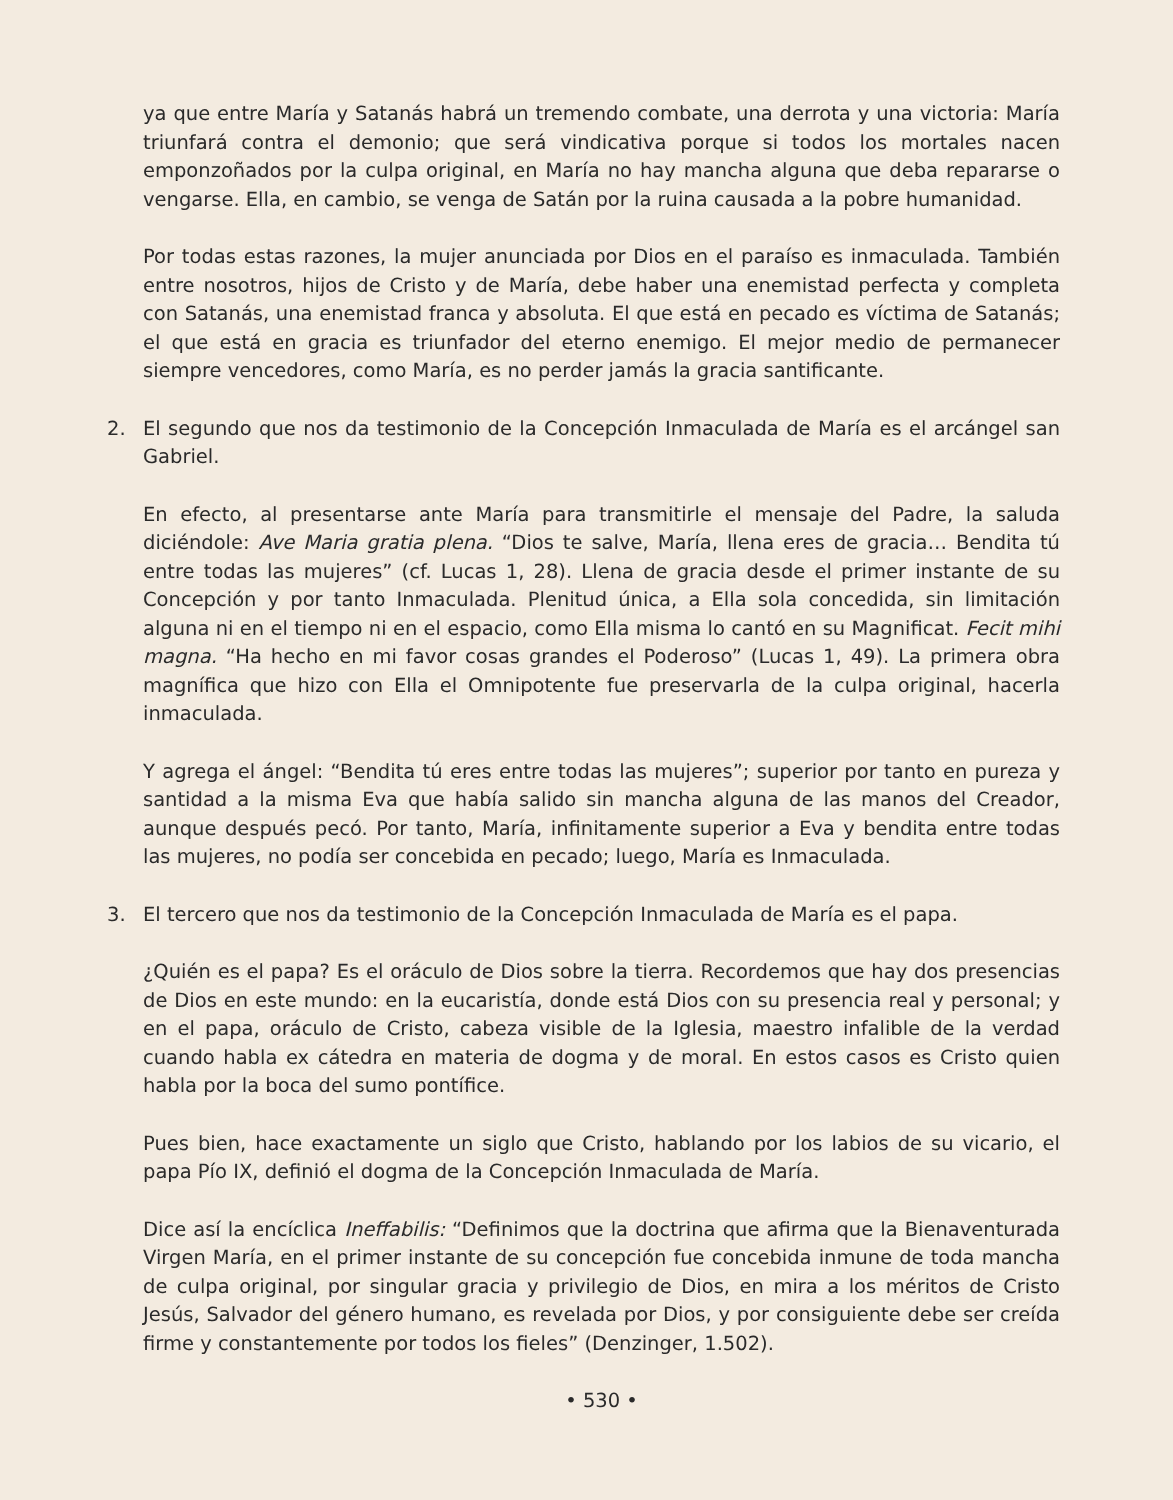ya que entre María y Satanás habrá un tremendo combate, una derrota y una victoria: María triunfará contra el demonio; que será vindicativa porque si todos los mortales nacen emponzoñados por la culpa original, en María no hay mancha alguna que deba repararse o vengarse. Ella, en cambio, se venga de Satán por la ruina causada a la pobre humanidad.
Por todas estas razones, la mujer anunciada por Dios en el paraíso es inmaculada. También entre nosotros, hijos de Cristo y de María, debe haber una enemistad perfecta y completa con Satanás, una enemistad franca y absoluta. El que está en pecado es víctima de Satanás; el que está en gracia es triunfador del eterno enemigo. El mejor medio de permanecer siempre vencedores, como María, es no perder jamás la gracia santificante.
2. El segundo que nos da testimonio de la Concepción Inmaculada de María es el arcángel san Gabriel.
En efecto, al presentarse ante María para transmitirle el mensaje del Padre, la saluda diciéndole: Ave Maria gratia plena. “Dios te salve, María, llena eres de gracia… Bendita tú entre todas las mujeres” (cf. Lucas 1, 28). Llena de gracia desde el primer instante de su Concepción y por tanto Inmaculada. Plenitud única, a Ella sola concedida, sin limitación alguna ni en el tiempo ni en el espacio, como Ella misma lo cantó en su Magnificat. Fecit mihi magna. “Ha hecho en mi favor cosas grandes el Poderoso” (Lucas 1, 49). La primera obra magnífica que hizo con Ella el Omnipotente fue preservarla de la culpa original, hacerla inmaculada.
Y agrega el ángel: “Bendita tú eres entre todas las mujeres”; superior por tanto en pureza y santidad a la misma Eva que había salido sin mancha alguna de las manos del Creador, aunque después pecó. Por tanto, María, infinitamente superior a Eva y bendita entre todas las mujeres, no podía ser concebida en pecado; luego, María es Inmaculada.
3. El tercero que nos da testimonio de la Concepción Inmaculada de María es el papa.
¿Quién es el papa? Es el oráculo de Dios sobre la tierra. Recordemos que hay dos presencias de Dios en este mundo: en la eucaristía, donde está Dios con su presencia real y personal; y en el papa, oráculo de Cristo, cabeza visible de la Iglesia, maestro infalible de la verdad cuando habla ex cátedra en materia de dogma y de moral. En estos casos es Cristo quien habla por la boca del sumo pontífice.
Pues bien, hace exactamente un siglo que Cristo, hablando por los labios de su vicario, el papa Pío IX, definió el dogma de la Concepción Inmaculada de María.
Dice así la encíclica Ineffabilis: “Definimos que la doctrina que afirma que la Bienaventurada Virgen María, en el primer instante de su concepción fue concebida inmune de toda mancha de culpa original, por singular gracia y privilegio de Dios, en mira a los méritos de Cristo Jesús, Salvador del género humano, es revelada por Dios, y por consiguiente debe ser creída firme y constantemente por todos los fieles” (Denzinger, 1.502).
• 530 •